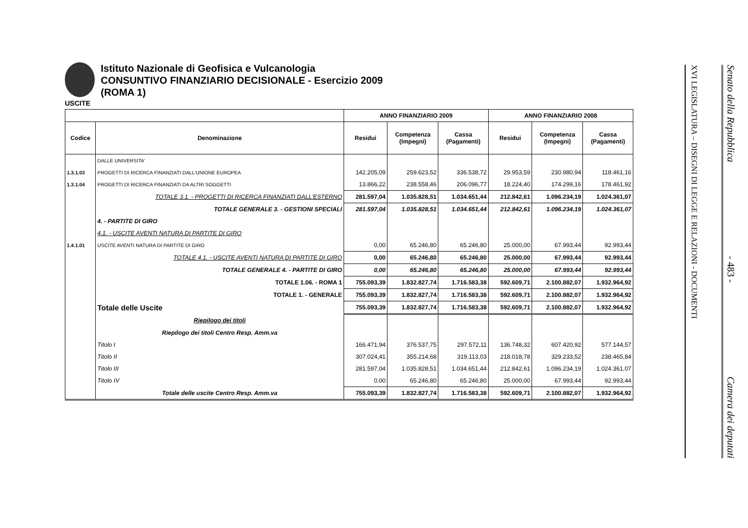Istituto Nazionale di Geofisica e Vulcanologia
CONSUNTIVO FINANZIARIO DECISIONALE - Esercizio 2009
(ROMA 1)
USCITE
| | | ANNO FINANZIARIO 2009 | | | ANNO FINANZIARIO 2008 | | |
| --- | --- | --- | --- | --- | --- | --- | --- |
| Codice | Denominazione | Residui | Competenza (Impegni) | Cassa (Pagamenti) | Residui | Competenza (Impegni) | Cassa (Pagamenti) |
| | DALLE UNIVERSITA' | | | | | | |
| 1.3.1.03 | PROGETTI DI RICERCA FINANZIATI DALL'UNIONE EUROPEA | 142.205,09 | 259.623,52 | 336.538,72 | 29.953,59 | 230.980,94 | 118.461,16 |
| 1.3.1.04 | PROGETTI DI RICERCA FINANZIATI DA ALTRI SOGGETTI | 13.866,22 | 238.558,46 | 206.096,77 | 18.224,40 | 174.299,16 | 178.461,92 |
| | TOTALE 3.1. - PROGETTI DI RICERCA FINANZIATI DALL'ESTERNO | 281.597,04 | 1.035.828,51 | 1.034.651,44 | 212.842,61 | 1.096.234,19 | 1.024.361,07 |
| | TOTALE GENERALE 3. - GESTIONI SPECIALI | 281.597,04 | 1.035.828,51 | 1.034.651,44 | 212.842,61 | 1.096.234,19 | 1.024.361,07 |
| | 4. - PARTITE DI GIRO | | | | | | |
| | 4.1. - USCITE AVENTI NATURA DI PARTITE DI GIRO | | | | | | |
| 1.4.1.01 | USCITE AVENTI NATURA DI PARTITE DI GIRO | 0,00 | 65.246,80 | 65.246,80 | 25.000,00 | 67.993,44 | 92.993,44 |
| | TOTALE 4.1. - USCITE AVENTI NATURA DI PARTITE DI GIRO | 0,00 | 65.246,80 | 65.246,80 | 25.000,00 | 67.993,44 | 92.993,44 |
| | TOTALE GENERALE 4. - PARTITE DI GIRO | 0,00 | 65.246,80 | 65.246,80 | 25.000,00 | 67.993,44 | 92.993,44 |
| | TOTALE 1.06. - ROMA 1 | 755.093,39 | 1.832.827,74 | 1.716.583,38 | 592.609,71 | 2.100.882,07 | 1.932.964,92 |
| | TOTALE 1. - GENERALE | 755.093,39 | 1.832.827,74 | 1.716.583,38 | 592.609,71 | 2.100.882,07 | 1.932.964,92 |
| | Totale delle Uscite | 755.093,39 | 1.832.827,74 | 1.716.583,38 | 592.609,71 | 2.100.882,07 | 1.932.964,92 |
| | Riepilogo dei titoli | | | | | | |
| | Riepilogo dei titoli Centro Resp. Amm.va | | | | | | |
| | Titolo I | 166.471,94 | 376.537,75 | 297.572,11 | 136.748,32 | 607.420,92 | 577.144,57 |
| | Titolo II | 307.024,41 | 355.214,68 | 319.113,03 | 218.018,78 | 329.233,52 | 238.465,84 |
| | Titolo III | 281.597,04 | 1.035.828,51 | 1.034.651,44 | 212.842,61 | 1.096.234,19 | 1.024.361,07 |
| | Titolo IV | 0,00 | 65.246,80 | 65.246,80 | 25.000,00 | 67.993,44 | 92.993,44 |
| | Totale delle uscite Centro Resp. Amm.va | 755.093,39 | 1.832.827,74 | 1.716.583,38 | 592.609,71 | 2.100.882,07 | 1.932.964,92 |
XVI LEGISLATURA – DISEGNI DI LEGGE E RELAZIONI - DOCUMENTI
Senato della Repubblica - 483 - Camera dei deputati